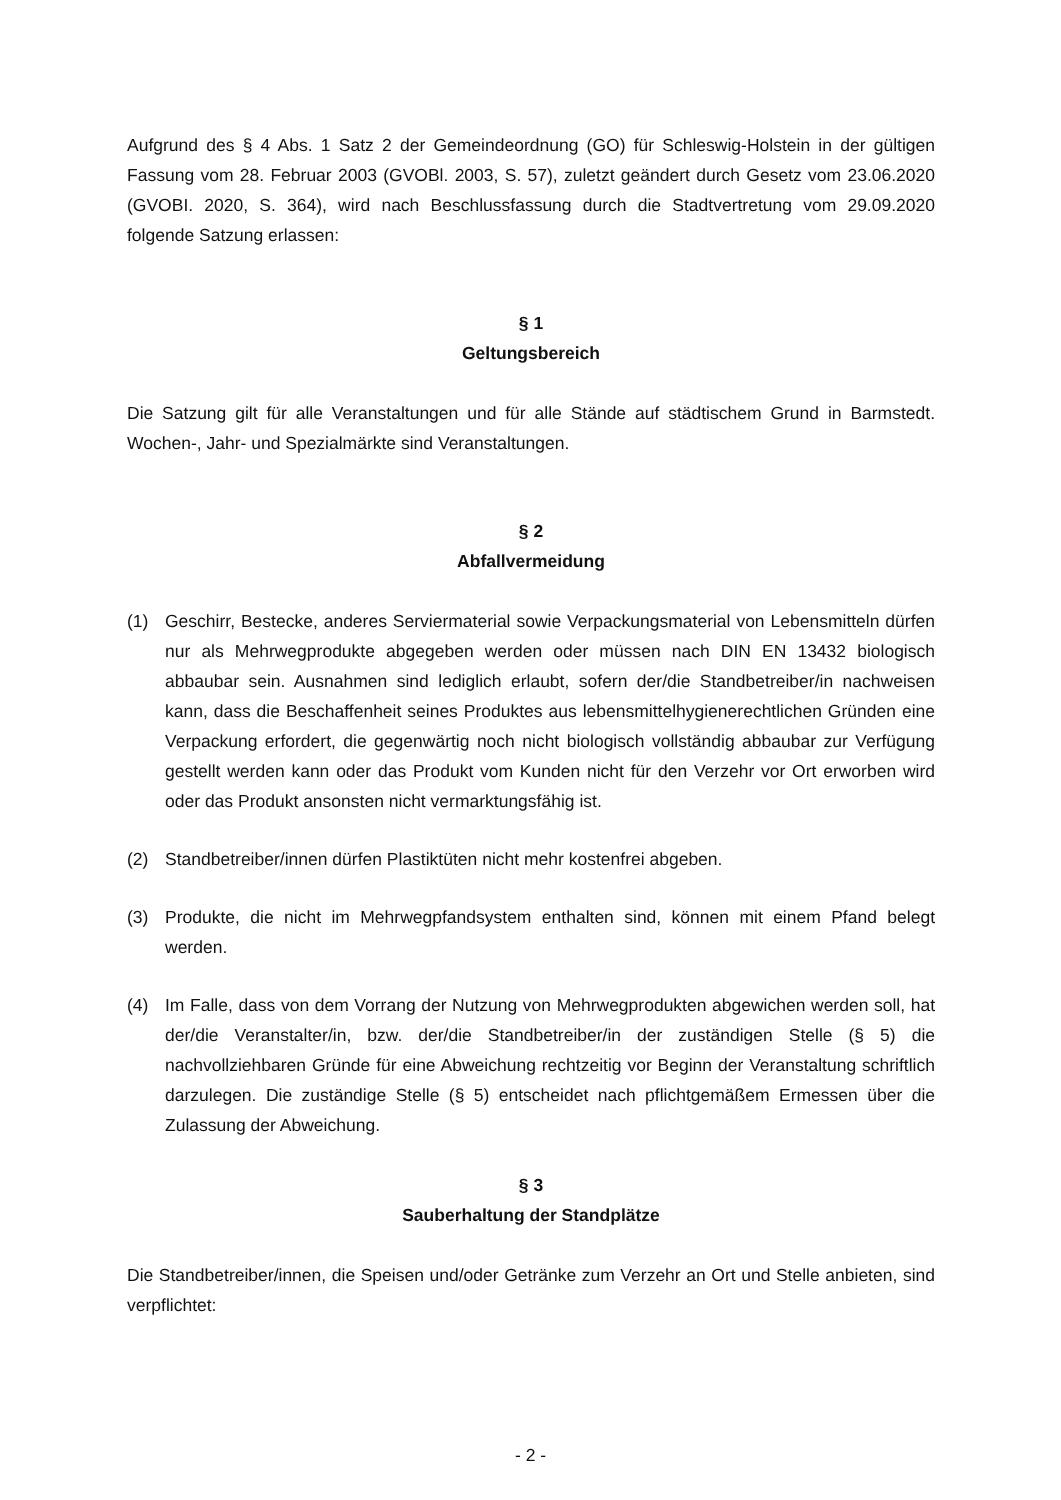Aufgrund des § 4 Abs. 1 Satz 2 der Gemeindeordnung (GO) für Schleswig-Holstein in der gültigen Fassung vom 28. Februar 2003 (GVOBl. 2003, S. 57), zuletzt geändert durch Gesetz vom 23.06.2020 (GVOBI. 2020, S. 364), wird nach Beschlussfassung durch die Stadtvertretung vom 29.09.2020 folgende Satzung erlassen:
§ 1
Geltungsbereich
Die Satzung gilt für alle Veranstaltungen und für alle Stände auf städtischem Grund in Barmstedt. Wochen-, Jahr- und Spezialmärkte sind Veranstaltungen.
§ 2
Abfallvermeidung
(1) Geschirr, Bestecke, anderes Serviermaterial sowie Verpackungsmaterial von Lebensmitteln dürfen nur als Mehrwegprodukte abgegeben werden oder müssen nach DIN EN 13432 biologisch abbaubar sein. Ausnahmen sind lediglich erlaubt, sofern der/die Standbetreiber/in nachweisen kann, dass die Beschaffenheit seines Produktes aus lebensmittelhygienerechtlichen Gründen eine Verpackung erfordert, die gegenwärtig noch nicht biologisch vollständig abbaubar zur Verfügung gestellt werden kann oder das Produkt vom Kunden nicht für den Verzehr vor Ort erworben wird oder das Produkt ansonsten nicht vermarktungsfähig ist.
(2) Standbetreiber/innen dürfen Plastiktüten nicht mehr kostenfrei abgeben.
(3) Produkte, die nicht im Mehrwegpfandsystem enthalten sind, können mit einem Pfand belegt werden.
(4) Im Falle, dass von dem Vorrang der Nutzung von Mehrwegprodukten abgewichen werden soll, hat der/die Veranstalter/in, bzw. der/die Standbetreiber/in der zuständigen Stelle (§ 5) die nachvollziehbaren Gründe für eine Abweichung rechtzeitig vor Beginn der Veranstaltung schriftlich darzulegen. Die zuständige Stelle (§ 5) entscheidet nach pflichtgemäßem Ermessen über die Zulassung der Abweichung.
§ 3
Sauberhaltung der Standplätze
Die Standbetreiber/innen, die Speisen und/oder Getränke zum Verzehr an Ort und Stelle anbieten, sind verpflichtet:
- 2 -